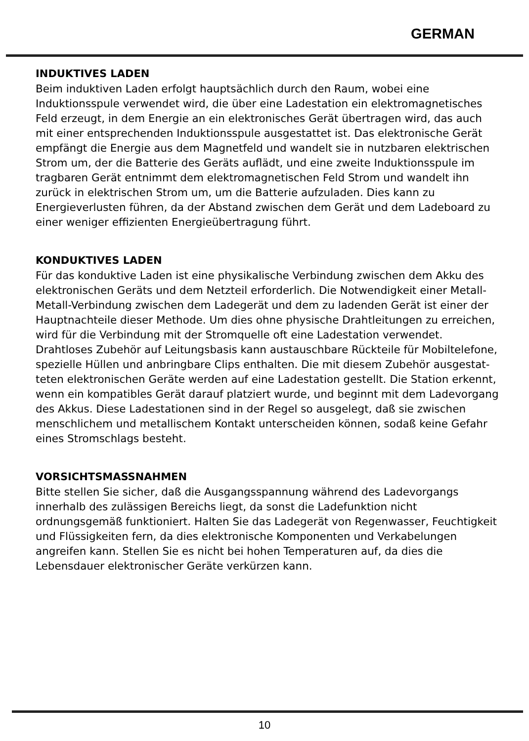GERMAN
INDUKTIVES LADEN
Beim induktiven Laden erfolgt hauptsächlich durch den Raum, wobei eine Induktionsspule verwendet wird, die über eine Ladestation ein elektromag­netisches Feld erzeugt, in dem Energie an ein elektronisches Gerät übertra­gen wird, das auch mit einer entsprechenden Induktionsspule ausgestattet ist. Das elektronische Gerät empfängt die Energie aus dem Magnetfeld und wandelt sie in nutzbaren elektrischen Strom um, der die Batterie des Geräts auflädt, und eine zweite Induktionsspule im tragbaren Gerät entnimmt dem elektromagnetischen Feld Strom und wandelt ihn zurück in elektrischen Strom um, um die Batterie aufzuladen. Dies kann zu Energieverlusten führen, da der Abstand zwischen dem Gerät und dem Ladeboard zu einer weniger effizienten Energieübertragung führt.
KONDUKTIVES LADEN
Für das konduktive Laden ist eine physikalische Verbindung zwischen dem Akku des elektronischen Geräts und dem Netzteil erforderlich. Die Notwen­digkeit einer Metall-Metall-Verbindung zwischen dem Ladegerät und dem zu ladenden Gerät ist einer der Hauptnachteile dieser Methode. Um dies ohne physische Drahtleitungen zu erreichen, wird für die Verbindung mit der Stromquelle oft eine Ladestation verwendet. Drahtloses Zubehör auf Leitungsbasis kann austauschbare Rückteile für Mobiltelefone, spezielle Hüllen und anbringbare Clips enthalten. Die mit diesem Zubehör ausgestat­teten elektronischen Geräte werden auf eine Ladestation gestellt. Die Station erkennt, wenn ein kompatibles Gerät darauf platziert wurde, und beginnt mit dem Ladevorgang des Akkus. Diese Ladestationen sind in der Regel so ausgelegt, daß sie zwischen menschlichem und metallischem Kontakt unterscheiden können, sodaß keine Gefahr eines Stromschlags besteht.
VORSICHTSMASSNAHMEN
Bitte stellen Sie sicher, daß die Ausgangsspannung während des Ladevor­gangs innerhalb des zulässigen Bereichs liegt, da sonst die Ladefunktion nicht ordnungsgemäß funktioniert. Halten Sie das Ladegerät von Regenwas­ser, Feuchtigkeit und Flüssigkeiten fern, da dies elektronische Komponenten und Verkabelungen angreifen kann. Stellen Sie es nicht bei hohen Tempera­turen auf, da dies die Lebensdauer elektronischer Geräte verkürzen kann.
10